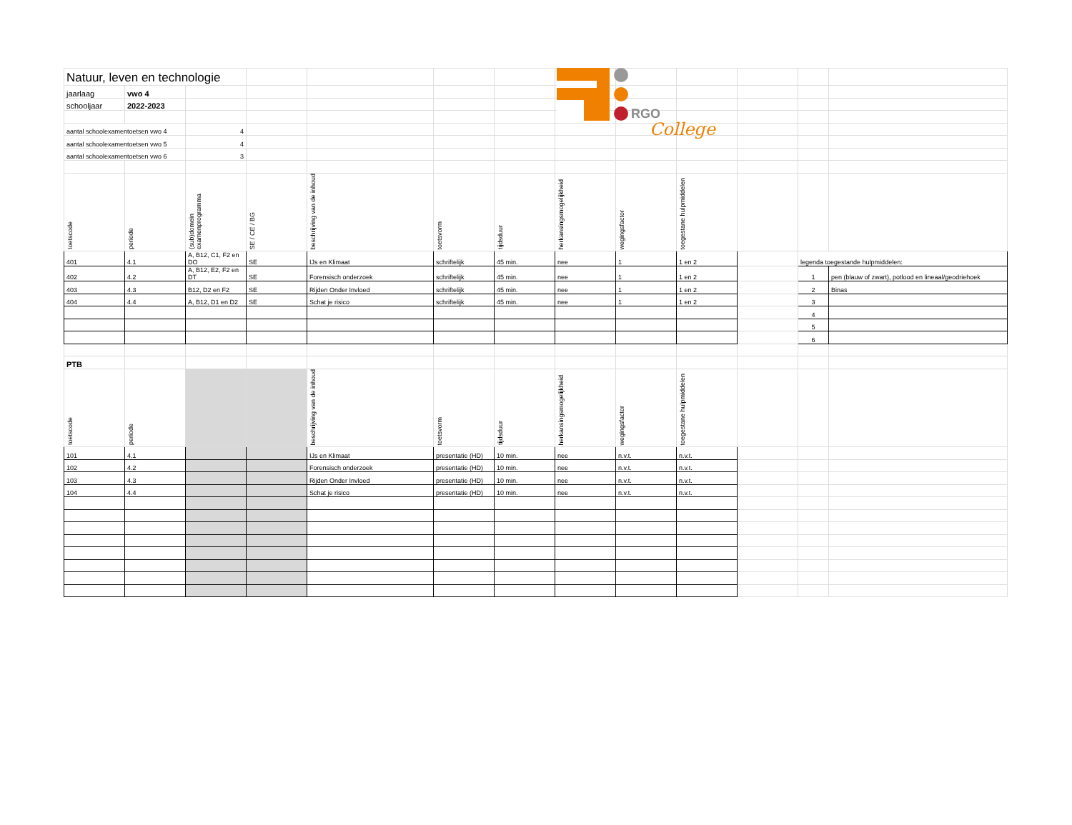RGO
College
| Natuur, leven en technologie | | | | | | | | | | | | |
| jaarlaag | vwo 4 | | | | | | | | | | | |
| schooljaar | 2022-2023 | | | | | | | | | | | |
| aantal schoolexamentoetsen vwo 4 | | 4 | | | | | | | | | | |
| aantal schoolexamentoetsen vwo 5 | | 4 | | | | | | | | | | |
| aantal schoolexamentoetsen vwo 6 | | 3 | | | | | | | | | | |
| toetscode | periode | (sub)domein examenprogramma | SE / CE / BG | beschrijving van de inhoud | toetsvorm | tijdsduur | herkansingsmogelijkheid | wegingsfactor | toegestane hulpmiddelen | | | |
| 401 | 4.1 | A, B12, C1, F2 en DO | SE | IJs en Klimaat | schriftelijk | 45 min. | nee | 1 | 1 en 2 | | legenda toegestande hulpmiddelen: | |
| 402 | 4.2 | A, B12, E2, F2 en DT | SE | Forensisch onderzoek | schriftelijk | 45 min. | nee | 1 | 1 en 2 | | 1 | pen (blauw of zwart), potlood en lineaal/geodriehoek |
| 403 | 4.3 | B12, D2 en F2 | SE | Rijden Onder Invloed | schriftelijk | 45 min. | nee | 1 | 1 en 2 | | 2 | Binas |
| 404 | 4.4 | A, B12, D1 en D2 | SE | Schat je risico | schriftelijk | 45 min. | nee | 1 | 1 en 2 | | 3 | |
| | | | | | | | | | | | 4 | |
| | | | | | | | | | | | 5 | |
| | | | | | | | | | | | 6 | |
| PTB | | | | | | | | | | | | |
| toetscode | periode | | | beschrijving van de inhoud | toetsvorm | tijdsduur | herkansingsmogelijkheid | wegingsfactor | toegestane hulpmiddelen | | | |
| 101 | 4.1 | | | IJs en Klimaat | presentatie (HD) | 10 min. | nee | n.v.t. | n.v.t. | | | |
| 102 | 4.2 | | | Forensisch onderzoek | presentatie (HD) | 10 min. | nee | n.v.t. | n.v.t. | | | |
| 103 | 4.3 | | | Rijden Onder Invloed | presentatie (HD) | 10 min. | nee | n.v.t. | n.v.t. | | | |
| 104 | 4.4 | | | Schat je risico | presentatie (HD) | 10 min. | nee | n.v.t. | n.v.t. | | | |